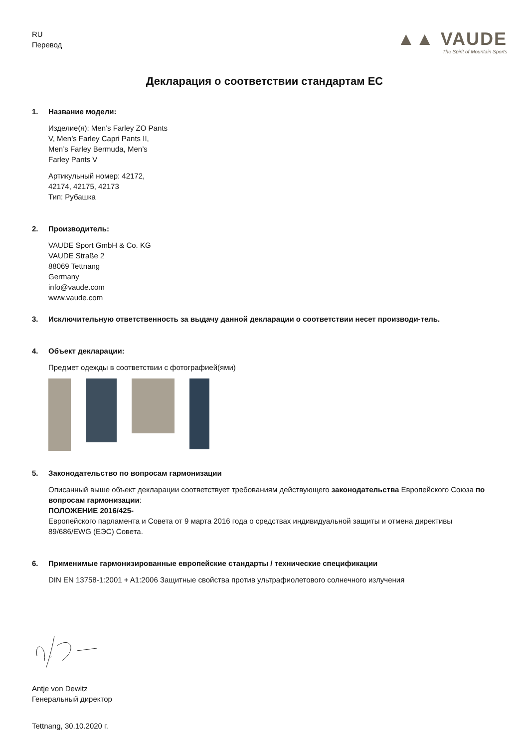RU
Перевод
▲▲ VAUDE
The Spirit of Mountain Sports
Декларация о соответствии стандартам ЕС
1. Название модели:
Изделие(я): Men’s Farley ZO Pants
V, Men’s Farley Capri Pants II,
Men’s Farley Bermuda, Men’s
Farley Pants V
Артикульный номер: 42172,
42174, 42175, 42173
Тип: Рубашка
2. Производитель:
VAUDE Sport GmbH & Co. KG
VAUDE Straße 2
88069 Tettnang
Germany
info@vaude.com
www.vaude.com
3. Исключительную ответственность за выдачу данной декларации о соответствии несет производи-тель.
4. Объект декларации:
Предмет одежды в соответствии с фотографией(ями)
5. Законодательство по вопросам гармонизации
Описанный выше объект декларации соответствует требованиям действующего законодательства Европейского Союза по вопросам гармонизации:
ПОЛОЖЕНИЕ 2016/425-
Европейского парламента и Совета от 9 марта 2016 года о средствах индивидуальной защиты и отмена директивы 89/686/EWG (ЕЭС) Совета.
6. Применимые гармонизированные европейские стандарты / технические спецификации
DIN EN 13758-1:2001 + A1:2006 Защитные свойства против ультрафиолетового солнечного излучения
Antje von Dewitz
Генеральный директор
Tettnang, 30.10.2020 г.